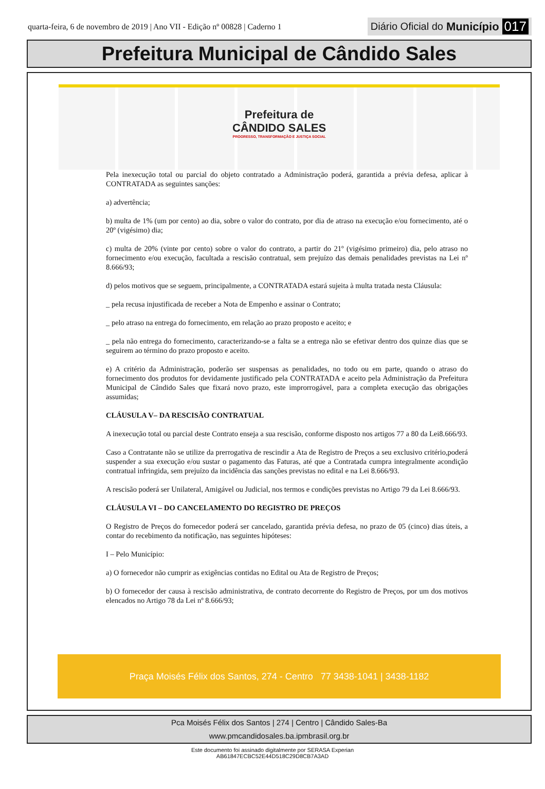quarta-feira, 6 de novembro de 2019 | Ano VII - Edição nº 00828 | Caderno 1 Diário Oficial do Município 017
Prefeitura Municipal de Cândido Sales
Prefeitura de
CÂNDIDO SALES PROGRESSO, TRANSFORMAÇÃO E JUSTIÇA SOCIAL
Pela inexecução total ou parcial do objeto contratado a Administração poderá, garantida a prévia defesa, aplicar à CONTRATADA as seguintes sanções:
a) advertência;
b) multa de 1% (um por cento) ao dia, sobre o valor do contrato, por dia de atraso na execução e/ou fornecimento, até o 20º (vigésimo) dia;
c) multa de 20% (vinte por cento) sobre o valor do contrato, a partir do 21º (vigésimo primeiro) dia, pelo atraso no fornecimento e/ou execução, facultada a rescisão contratual, sem prejuízo das demais penalidades previstas na Lei nº 8.666/93;
d) pelos motivos que se seguem, principalmente, a CONTRATADA estará sujeita à multa tratada nesta Cláusula:
_ pela recusa injustificada de receber a Nota de Empenho e assinar o Contrato;
_ pelo atraso na entrega do fornecimento, em relação ao prazo proposto e aceito; e
_ pela não entrega do fornecimento, caracterizando-se a falta se a entrega não se efetivar dentro dos quinze dias que se seguirem ao término do prazo proposto e aceito.
e) A critério da Administração, poderão ser suspensas as penalidades, no todo ou em parte, quando o atraso do fornecimento dos produtos for devidamente justificado pela CONTRATADA e aceito pela Administração da Prefeitura Municipal de Cândido Sales que fixará novo prazo, este improrrogável, para a completa execução das obrigações assumidas;
CLÁUSULA V– DA RESCISÃO CONTRATUAL
A inexecução total ou parcial deste Contrato enseja a sua rescisão, conforme disposto nos artigos 77 a 80 da Lei8.666/93.
Caso a Contratante não se utilize da prerrogativa de rescindir a Ata de Registro de Preços a seu exclusivo critério,poderá suspender a sua execução e/ou sustar o pagamento das Faturas, até que a Contratada cumpra integralmente acondição contratual infringida, sem prejuízo da incidência das sanções previstas no edital e na Lei 8.666/93.
A rescisão poderá ser Unilateral, Amigável ou Judicial, nos termos e condições previstas no Artigo 79 da Lei 8.666/93.
CLÁUSULA VI – DO CANCELAMENTO DO REGISTRO DE PREÇOS
O Registro de Preços do fornecedor poderá ser cancelado, garantida prévia defesa, no prazo de 05 (cinco) dias úteis, a contar do recebimento da notificação, nas seguintes hipóteses:
I – Pelo Município:
a) O fornecedor não cumprir as exigências contidas no Edital ou Ata de Registro de Preços;
b) O fornecedor der causa à rescisão administrativa, de contrato decorrente do Registro de Preços, por um dos motivos elencados no Artigo 78 da Lei nº 8.666/93;
Praça Moisés Félix dos Santos, 274 - Centro 77 3438-1041 | 3438-1182
Pca Moisés Félix dos Santos | 274 | Centro | Cândido Sales-Ba
www.pmcandidosales.ba.ipmbrasil.org.br
Este documento foi assinado digitalmente por SERASA Experian
AB61847ECBC52E44D518C29D8CB7A3AD